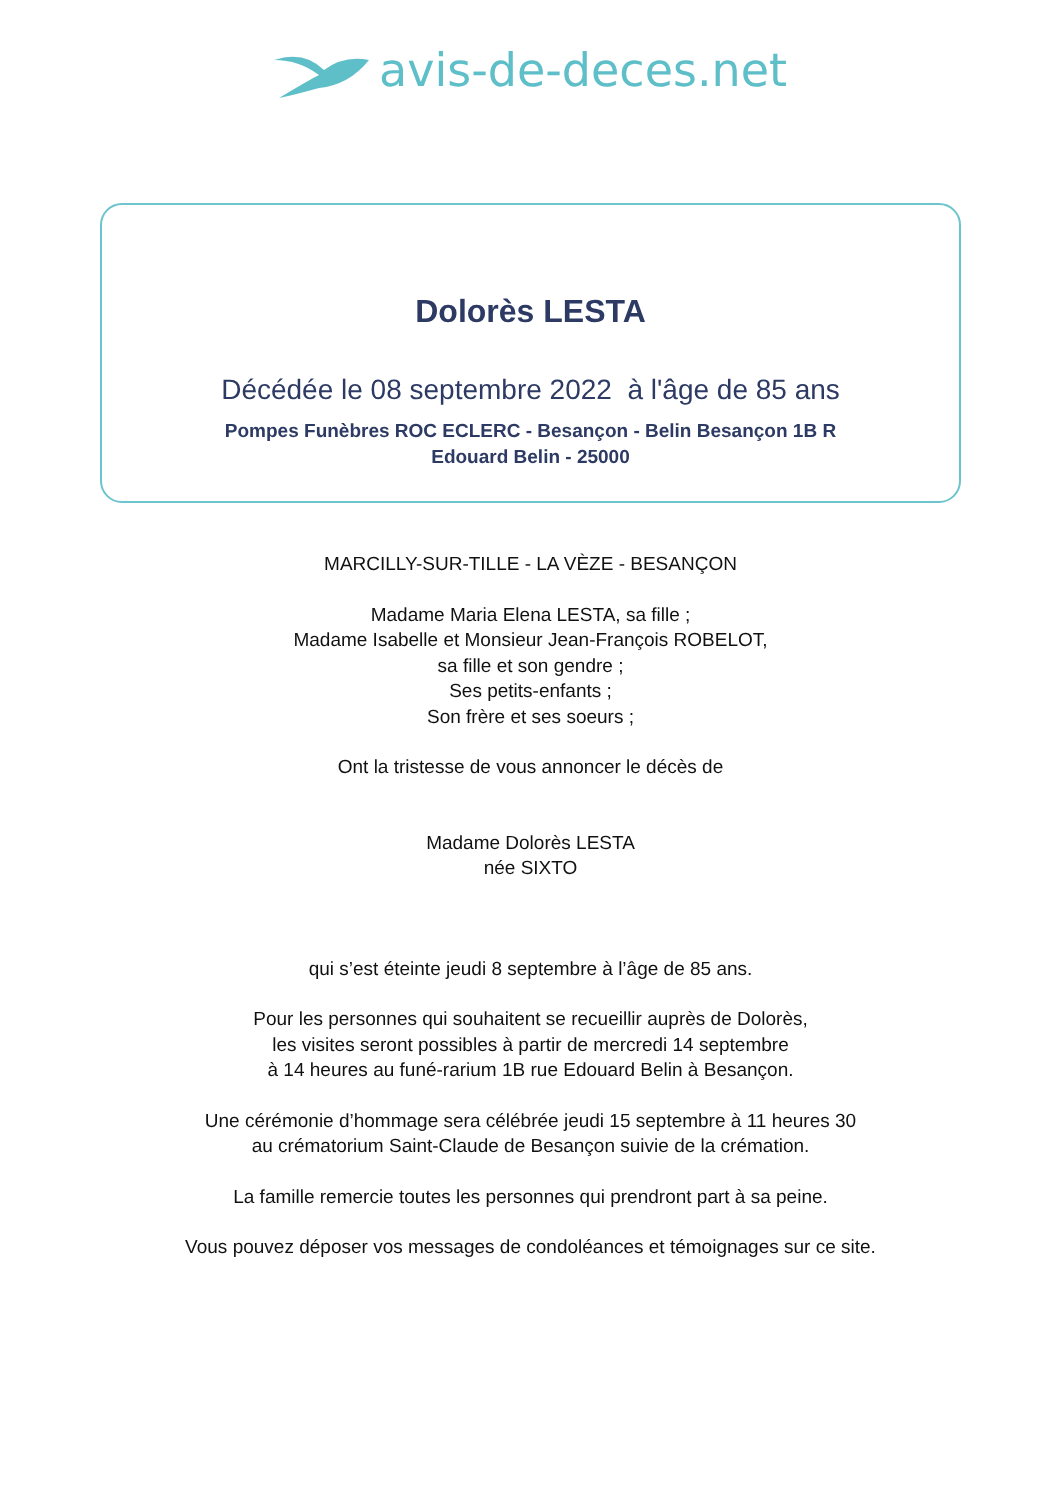avis-de-deces.net
Dolorès LESTA
Décédée le 08 septembre 2022 à l'âge de 85 ans
Pompes Funèbres ROC ECLERC - Besançon - Belin Besançon 1B R Edouard Belin - 25000
MARCILLY-SUR-TILLE - LA VÈZE - BESANÇON
Madame Maria Elena LESTA, sa fille ;
Madame Isabelle et Monsieur Jean-François ROBELOT,
sa fille et son gendre ;
Ses petits-enfants ;
Son frère et ses soeurs ;
Ont la tristesse de vous annoncer le décès de
Madame Dolorès LESTA
née SIXTO
qui s’est éteinte jeudi 8 septembre à l’âge de 85 ans.
Pour les personnes qui souhaitent se recueillir auprès de Dolorès,
les visites seront possibles à partir de mercredi 14 septembre
à 14 heures au funé-rarium 1B rue Edouard Belin à Besançon.
Une cérémonie d’hommage sera célébrée jeudi 15 septembre à 11 heures 30
au crématorium Saint-Claude de Besançon suivie de la crémation.
La famille remercie toutes les personnes qui prendront part à sa peine.
Vous pouvez déposer vos messages de condoléances et témoignages sur ce site.